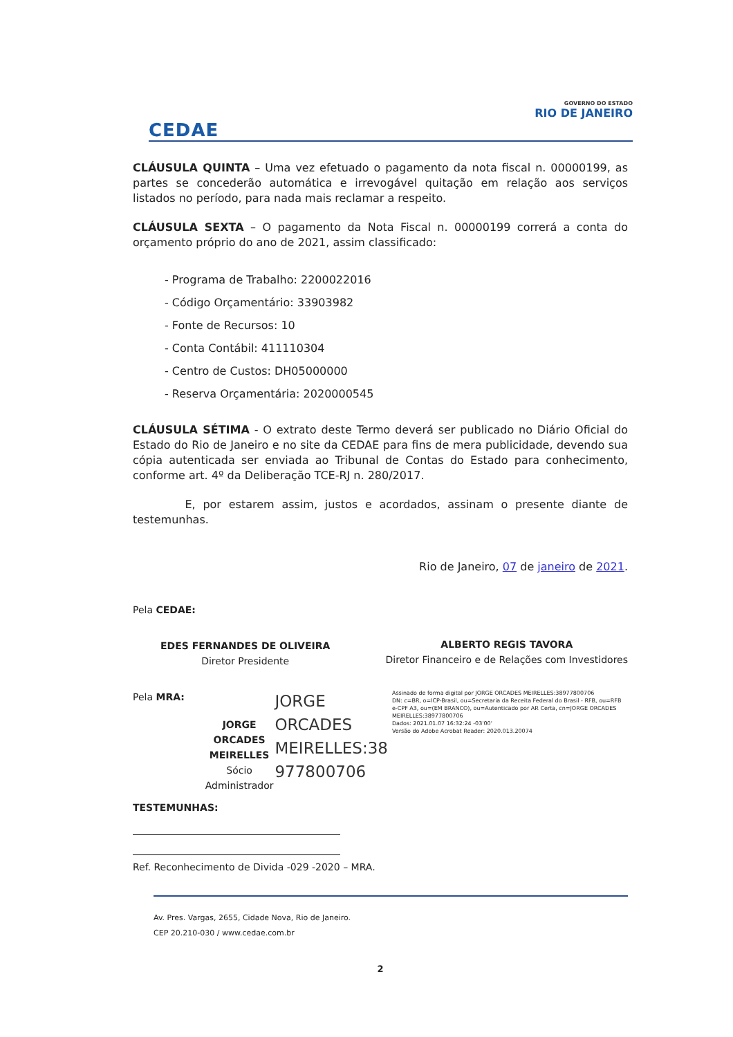CEDAE
GOVERNO DO ESTADO
RIO DE JANEIRO
CLÁUSULA QUINTA – Uma vez efetuado o pagamento da nota fiscal n. 00000199, as partes se concederão automática e irrevogável quitação em relação aos serviços listados no período, para nada mais reclamar a respeito.
CLÁUSULA SEXTA – O pagamento da Nota Fiscal n. 00000199 correrá a conta do orçamento próprio do ano de 2021, assim classificado:
- Programa de Trabalho: 2200022016
- Código Orçamentário: 33903982
- Fonte de Recursos: 10
- Conta Contábil: 411110304
- Centro de Custos: DH05000000
- Reserva Orçamentária: 2020000545
CLÁUSULA SÉTIMA - O extrato deste Termo deverá ser publicado no Diário Oficial do Estado do Rio de Janeiro e no site da CEDAE para fins de mera publicidade, devendo sua cópia autenticada ser enviada ao Tribunal de Contas do Estado para conhecimento, conforme art. 4º da Deliberação TCE-RJ n. 280/2017.
E, por estarem assim, justos e acordados, assinam o presente diante de testemunhas.
Rio de Janeiro, 07 de janeiro de 2021.
Pela CEDAE:
EDES FERNANDES DE OLIVEIRA
Diretor Presidente
ALBERTO REGIS TAVORA
Diretor Financeiro e de Relações com Investidores
Pela MRA:
JORGE ORCADES MEIRELLES
Sócio Administrador
JORGE
ORCADES
MEIRELLES:38
977800706
Assinado de forma digital por JORGE ORCADES MEIRELLES:38977800706
DN: c=BR, o=ICP-Brasil, ou=Secretaria da Receita Federal do Brasil - RFB, ou=RFB e-CPF A3, ou=(EM BRANCO), ou=Autenticado por AR Certa, cn=JORGE ORCADES MEIRELLES:38977800706
Dados: 2021.01.07 16:32:24 -03'00'
Versão do Adobe Acrobat Reader: 2020.013.20074
TESTEMUNHAS:
Ref. Reconhecimento de Divida -029 -2020 – MRA.
Av. Pres. Vargas, 2655, Cidade Nova, Rio de Janeiro.
CEP 20.210-030 / www.cedae.com.br
2